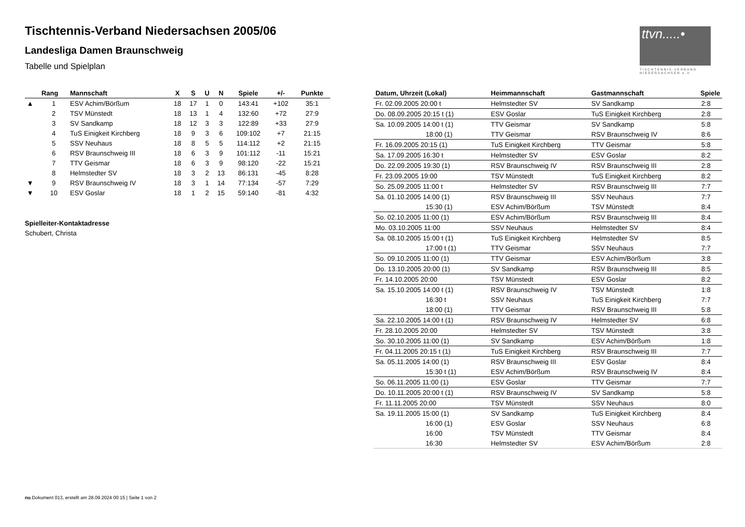Tischtennis-Verband Niedersachsen 2005/06
Landesliga Damen Braunschweig
Tabelle und Spielplan
ttvn.....•
TISCHTENNIS-VERBAND NIEDERSACHSEN e.V.
| | Rang | Mannschaft | X | S | U | N | Spiele | +/- | Punkte |
| --- | --- | --- | --- | --- | --- | --- | --- | --- | --- |
| ▲ | 1 | ESV Achim/Börßum | 18 | 17 | 1 | 0 | 143:41 | +102 | 35:1 |
| | 2 | TSV Münstedt | 18 | 13 | 1 | 4 | 132:60 | +72 | 27:9 |
| | 3 | SV Sandkamp | 18 | 12 | 3 | 3 | 122:89 | +33 | 27:9 |
| | 4 | TuS Einigkeit Kirchberg | 18 | 9 | 3 | 6 | 109:102 | +7 | 21:15 |
| | 5 | SSV Neuhaus | 18 | 8 | 5 | 5 | 114:112 | +2 | 21:15 |
| | 6 | RSV Braunschweig III | 18 | 6 | 3 | 9 | 101:112 | -11 | 15:21 |
| | 7 | TTV Geismar | 18 | 6 | 3 | 9 | 98:120 | -22 | 15:21 |
| | 8 | Helmstedter SV | 18 | 3 | 2 | 13 | 86:131 | -45 | 8:28 |
| ▼ | 9 | RSV Braunschweig IV | 18 | 3 | 1 | 14 | 77:134 | -57 | 7:29 |
| ▼ | 10 | ESV Goslar | 18 | 1 | 2 | 15 | 59:140 | -81 | 4:32 |
Spielleiter-Kontaktadresse
Schubert, Christa
| Datum, Uhrzeit (Lokal) | Heimmannschaft | Gastmannschaft | Spiele |
| --- | --- | --- | --- |
| Fr. 02.09.2005 20:00 t | Helmstedter SV | SV Sandkamp | 2:8 |
| Do. 08.09.2005 20:15 t (1) | ESV Goslar | TuS Einigkeit Kirchberg | 2:8 |
| Sa. 10.09.2005 14:00 t (1) | TTV Geismar | SV Sandkamp | 5:8 |
| 18:00 (1) | TTV Geismar | RSV Braunschweig IV | 8:6 |
| Fr. 16.09.2005 20:15 (1) | TuS Einigkeit Kirchberg | TTV Geismar | 5:8 |
| Sa. 17.09.2005 16:30 t | Helmstedter SV | ESV Goslar | 8:2 |
| Do. 22.09.2005 19:30 (1) | RSV Braunschweig IV | RSV Braunschweig III | 2:8 |
| Fr. 23.09.2005 19:00 | TSV Münstedt | TuS Einigkeit Kirchberg | 8:2 |
| So. 25.09.2005 11:00 t | Helmstedter SV | RSV Braunschweig III | 7:7 |
| Sa. 01.10.2005 14:00 (1) | RSV Braunschweig III | SSV Neuhaus | 7:7 |
| 15:30 (1) | ESV Achim/Börßum | TSV Münstedt | 8:4 |
| So. 02.10.2005 11:00 (1) | ESV Achim/Börßum | RSV Braunschweig III | 8:4 |
| Mo. 03.10.2005 11:00 | SSV Neuhaus | Helmstedter SV | 8:4 |
| Sa. 08.10.2005 15:00 t (1) | TuS Einigkeit Kirchberg | Helmstedter SV | 8:5 |
| 17:00 t (1) | TTV Geismar | SSV Neuhaus | 7:7 |
| So. 09.10.2005 11:00 (1) | TTV Geismar | ESV Achim/Börßum | 3:8 |
| Do. 13.10.2005 20:00 (1) | SV Sandkamp | RSV Braunschweig III | 8:5 |
| Fr. 14.10.2005 20:00 | TSV Münstedt | ESV Goslar | 8:2 |
| Sa. 15.10.2005 14:00 t (1) | RSV Braunschweig IV | TSV Münstedt | 1:8 |
| 16:30 t | SSV Neuhaus | TuS Einigkeit Kirchberg | 7:7 |
| 18:00 (1) | TTV Geismar | RSV Braunschweig III | 5:8 |
| Sa. 22.10.2005 14:00 t (1) | RSV Braunschweig IV | Helmstedter SV | 6:8 |
| Fr. 28.10.2005 20:00 | Helmstedter SV | TSV Münstedt | 3:8 |
| So. 30.10.2005 11:00 (1) | SV Sandkamp | ESV Achim/Börßum | 1:8 |
| Fr. 04.11.2005 20:15 t (1) | TuS Einigkeit Kirchberg | RSV Braunschweig III | 7:7 |
| Sa. 05.11.2005 14:00 (1) | RSV Braunschweig III | ESV Goslar | 8:4 |
| 15:30 t (1) | ESV Achim/Börßum | RSV Braunschweig IV | 8:4 |
| So. 06.11.2005 11:00 (1) | ESV Goslar | TTV Geismar | 7:7 |
| Do. 10.11.2005 20:00 t (1) | RSV Braunschweig IV | SV Sandkamp | 5:8 |
| Fr. 11.11.2005 20:00 | TSV Münstedt | SSV Neuhaus | 8:0 |
| Sa. 19.11.2005 15:00 (1) | SV Sandkamp | TuS Einigkeit Kirchberg | 8:4 |
| 16:00 (1) | ESV Goslar | SSV Neuhaus | 6:8 |
| 16:00 | TSV Münstedt | TTV Geismar | 8:4 |
| 16:30 | Helmstedter SV | ESV Achim/Börßum | 2:8 |
nu.Dokument 013, erstellt am 28.09.2024 00:15 | Seite 1 von 2